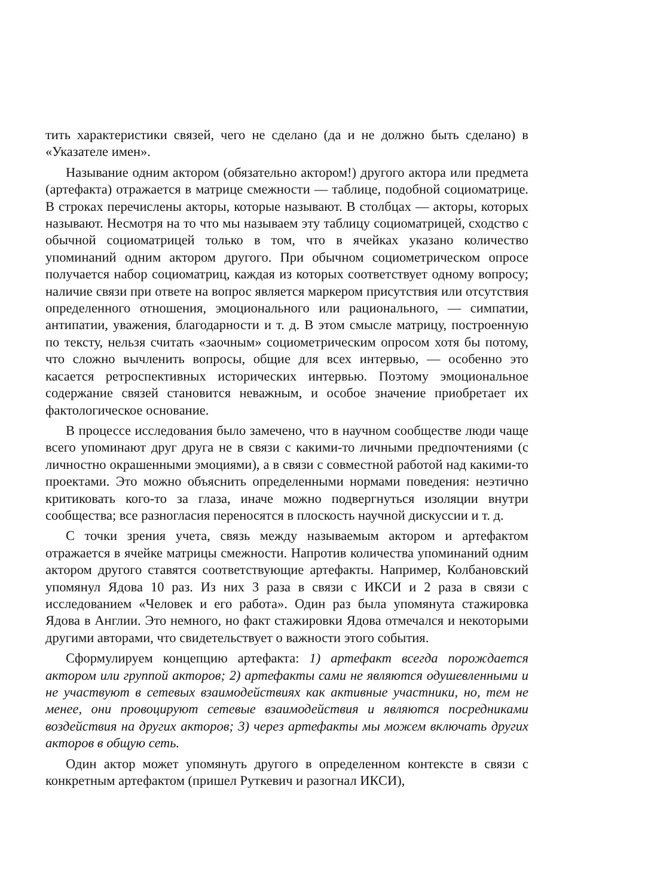тить характеристики связей, чего не сделано (да и не должно быть сделано) в «Указателе имен».
Называние одним актором (обязательно актором!) другого актора или предмета (артефакта) отражается в матрице смежности — таблице, подобной социоматрице. В строках перечислены акторы, которые называют. В столбцах — акторы, которых называют. Несмотря на то что мы называем эту таблицу социоматрицей, сходство с обычной социоматрицей только в том, что в ячейках указано количество упоминаний одним актором другого. При обычном социометрическом опросе получается набор социоматриц, каждая из которых соответствует одному вопросу; наличие связи при ответе на вопрос является маркером присутствия или отсутствия определенного отношения, эмоционального или рационального, — симпатии, антипатии, уважения, благодарности и т. д. В этом смысле матрицу, построенную по тексту, нельзя считать «заочным» социометрическим опросом хотя бы потому, что сложно вычленить вопросы, общие для всех интервью, — особенно это касается ретроспективных исторических интервью. Поэтому эмоциональное содержание связей становится неважным, и особое значение приобретает их фактологическое основание.
В процессе исследования было замечено, что в научном сообществе люди чаще всего упоминают друг друга не в связи с какими-то личными предпочтениями (с личностно окрашенными эмоциями), а в связи с совместной работой над какими-то проектами. Это можно объяснить определенными нормами поведения: неэтично критиковать кого-то за глаза, иначе можно подвергнуться изоляции внутри сообщества; все разногласия переносятся в плоскость научной дискуссии и т. д.
С точки зрения учета, связь между называемым актором и артефактом отражается в ячейке матрицы смежности. Напротив количества упоминаний одним актором другого ставятся соответствующие артефакты. Например, Колбановский упомянул Ядова 10 раз. Из них 3 раза в связи с ИКСИ и 2 раза в связи с исследованием «Человек и его работа». Один раз была упомянута стажировка Ядова в Англии. Это немного, но факт стажировки Ядова отмечался и некоторыми другими авторами, что свидетельствует о важности этого события.
Сформулируем концепцию артефакта: 1) артефакт всегда порождается актором или группой акторов; 2) артефакты сами не являются одушевленными и не участвуют в сетевых взаимодействиях как активные участники, но, тем не менее, они провоцируют сетевые взаимодействия и являются посредниками воздействия на других акторов; 3) через артефакты мы можем включать других акторов в общую сеть.
Один актор может упомянуть другого в определенном контексте в связи с конкретным артефактом (пришел Руткевич и разогнал ИКСИ),